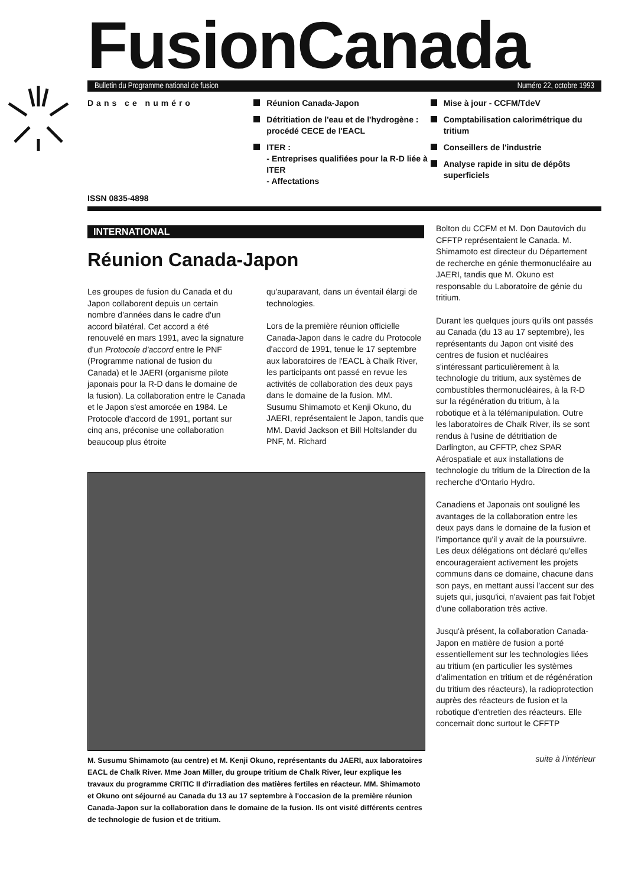FusionCanada
Bulletin du Programme national de fusion Numéro 22, octobre 1993
Dans ce numéro
ISSN 0835-4898
Réunion Canada-Japon
Détritiation de l'eau et de l'hydrogène : procédé CECE de l'EACL
ITER :
- Entreprises qualifiées pour la R-D liée à ITER
- Affectations
Mise à jour - CCFM/TdeV
Comptabilisation calorimétrique du tritium
Conseillers de l'industrie
Analyse rapide in situ de dépôts superficiels
INTERNATIONAL
Réunion Canada-Japon
Les groupes de fusion du Canada et du Japon collaborent depuis un certain nombre d'années dans le cadre d'un accord bilatéral. Cet accord a été renouvelé en mars 1991, avec la signature d'un Protocole d'accord entre le PNF (Programme national de fusion du Canada) et le JAERI (organisme pilote japonais pour la R-D dans le domaine de la fusion). La collaboration entre le Canada et le Japon s'est amorcée en 1984. Le Protocole d'accord de 1991, portant sur cinq ans, préconise une collaboration beaucoup plus étroite
qu'auparavant, dans un éventail élargi de technologies.
Lors de la première réunion officielle Canada-Japon dans le cadre du Protocole d'accord de 1991, tenue le 17 septembre aux laboratoires de l'EACL à Chalk River, les participants ont passé en revue les activités de collaboration des deux pays dans le domaine de la fusion. MM. Susumu Shimamoto et Kenji Okuno, du JAERI, représentaient le Japon, tandis que MM. David Jackson et Bill Holtslander du PNF, M. Richard
M. Susumu Shimamoto (au centre) et M. Kenji Okuno, représentants du JAERI, aux laboratoires EACL de Chalk River. Mme Joan Miller, du groupe tritium de Chalk River, leur explique les travaux du programme CRITIC II d'irradiation des matières fertiles en réacteur. MM. Shimamoto et Okuno ont séjourné au Canada du 13 au 17 septembre à l'occasion de la première réunion Canada-Japon sur la collaboration dans le domaine de la fusion. Ils ont visité différents centres de technologie de fusion et de tritium.
Bolton du CCFM et M. Don Dautovich du CFFTP représentaient le Canada. M. Shimamoto est directeur du Département de recherche en génie thermonucléaire au JAERI, tandis que M. Okuno est responsable du Laboratoire de génie du tritium.
Durant les quelques jours qu'ils ont passés au Canada (du 13 au 17 septembre), les représentants du Japon ont visité des centres de fusion et nucléaires s'intéressant particulièrement à la technologie du tritium, aux systèmes de combustibles thermonucléaires, à la R-D sur la régénération du tritium, à la robotique et à la télémanipulation. Outre les laboratoires de Chalk River, ils se sont rendus à l'usine de détritiation de Darlington, au CFFTP, chez SPAR Aérospatiale et aux installations de technologie du tritium de la Direction de la recherche d'Ontario Hydro.
Canadiens et Japonais ont souligné les avantages de la collaboration entre les deux pays dans le domaine de la fusion et l'importance qu'il y avait de la poursuivre. Les deux délégations ont déclaré qu'elles encourageraient activement les projets communs dans ce domaine, chacune dans son pays, en mettant aussi l'accent sur des sujets qui, jusqu'ici, n'avaient pas fait l'objet d'une collaboration très active.
Jusqu'à présent, la collaboration Canada-Japon en matière de fusion a porté essentiellement sur les technologies liées au tritium (en particulier les systèmes d'alimentation en tritium et de régénération du tritium des réacteurs), la radioprotection auprès des réacteurs de fusion et la robotique d'entretien des réacteurs. Elle concernait donc surtout le CFFTP
suite à l'intérieur